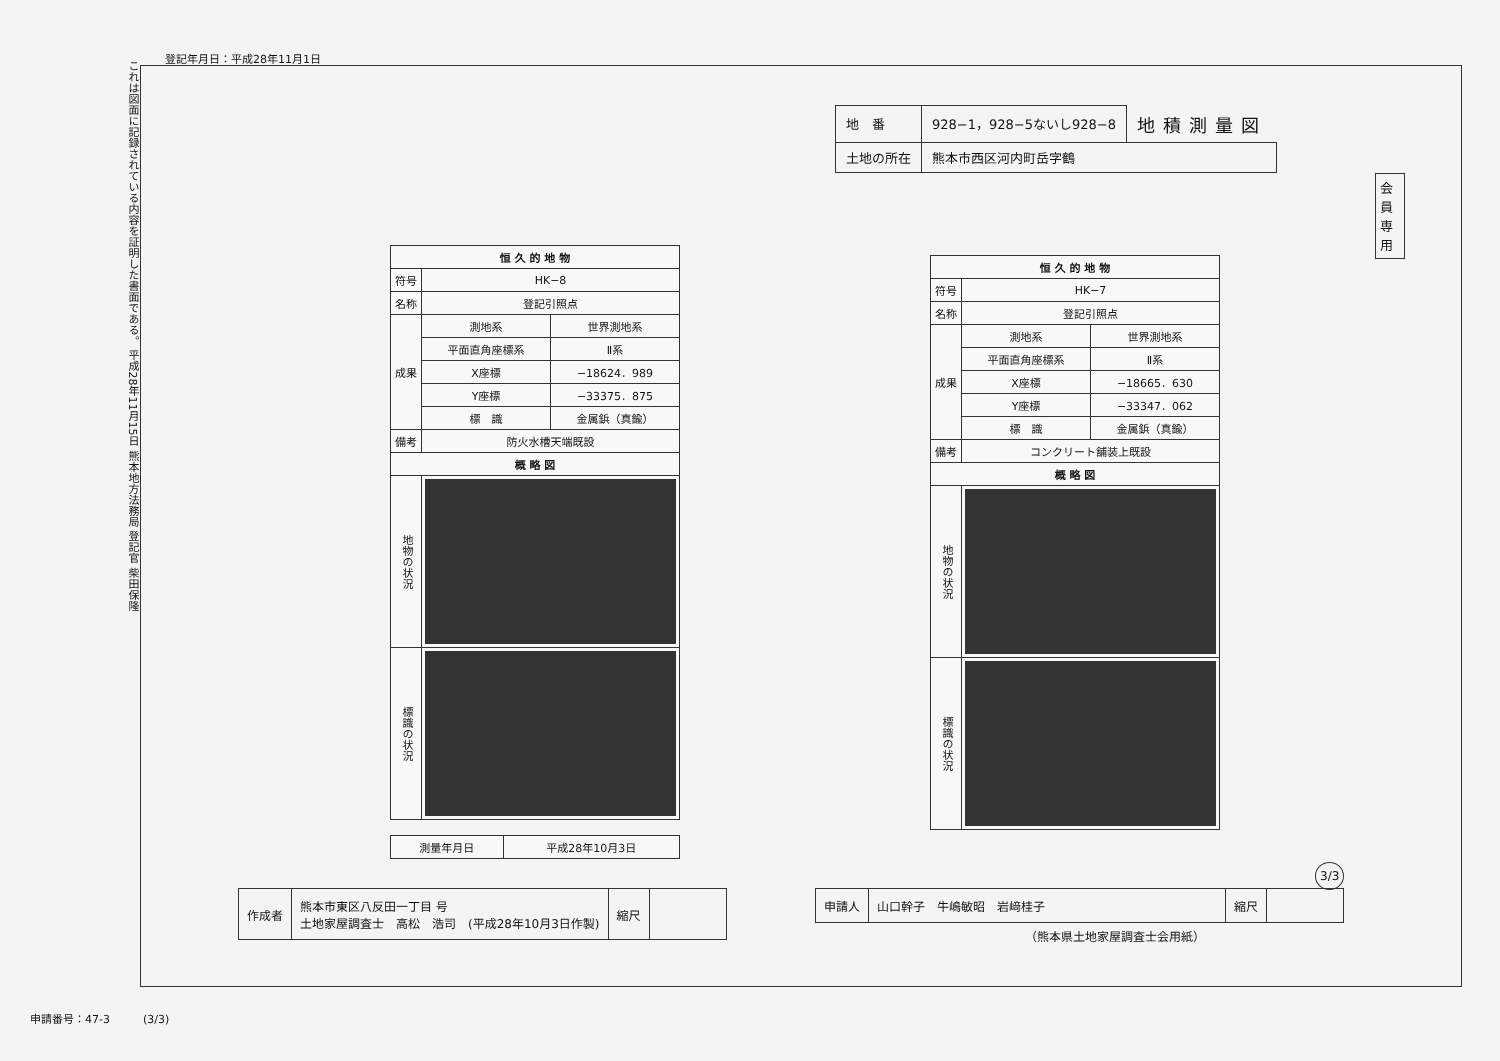登記年月日：平成28年11月1日
これは図面に記録されている内容を証明した書面である。 平成28年11月15日 熊本地方法務局 登記官 柴田保隆
| 地 番 | 928−1，928−5ないし928−8 | 地積測量図 |
| 土地の所在 | 熊本市西区河内町岳字鶴 | |
会員専用
| 恒 久 的 地 物 | | |
| --- | --- | --- |
| 符号 | HK−8 | |
| 名称 | 登記引照点 | |
| 成果 | 測地系 | 世界測地系 |
| | 平面直角座標系 | Ⅱ系 |
| | X座標 | −18624．989 |
| | Y座標 | −33375．875 |
| | 標 識 | 金属鋲（真鍮） |
| 備考 | 防火水槽天端既設 | |
| 概 略 図 | | |
| 地物の状況 | | |
| 標識の状況 | | |
| 測量年月日 | 平成28年10月3日 |
| 恒 久 的 地 物 | | |
| --- | --- | --- |
| 符号 | HK−7 | |
| 名称 | 登記引照点 | |
| 成果 | 測地系 | 世界測地系 |
| | 平面直角座標系 | Ⅱ系 |
| | X座標 | −18665．630 |
| | Y座標 | −33347．062 |
| | 標 識 | 金属鋲（真鍮） |
| 備考 | コンクリート舗装上既設 | |
| 概 略 図 | | |
| 地物の状況 | | |
| 標識の状況 | | |
3/3
| 作成者 | 熊本市東区八反田一丁目 号 土地家屋調査士 高松 浩司 (平成28年10月3日作製) | 縮尺 | |
| 申請人 | 山口幹子 牛嶋敏昭 岩﨑桂子 | 縮尺 | |
（熊本県土地家屋調査士会用紙）
申請番号：47-3　　　(3/3)